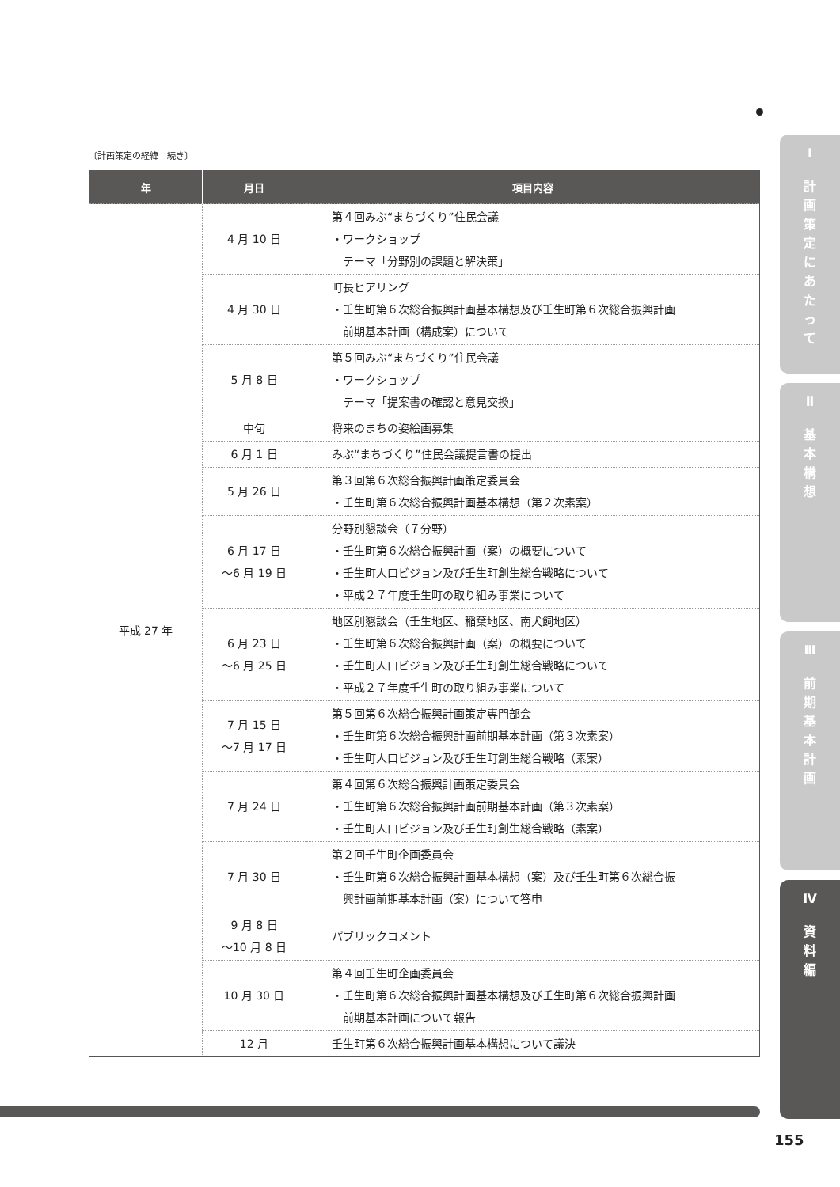〔計画策定の経緯　続き〕
| 年 | 月日 | 項目内容 |
| --- | --- | --- |
| 平成 27 年 | 4 月 10 日 | 第４回みぶ“まちづくり”住民会議 ・ワークショップ テーマ「分野別の課題と解決策」 |
| | 4 月 30 日 | 町長ヒアリング ・壬生町第６次総合振興計画基本構想及び壬生町第６次総合振興計画 前期基本計画（構成案）について |
| | 5 月 8 日 | 第５回みぶ“まちづくり”住民会議 ・ワークショップ テーマ「提案書の確認と意見交換」 |
| | 中旬 | 将来のまちの姿絵画募集 |
| | 6 月 1 日 | みぶ“まちづくり”住民会議提言書の提出 |
| | 5 月 26 日 | 第３回第６次総合振興計画策定委員会 ・壬生町第６次総合振興計画基本構想（第２次素案） |
| | 6 月 17 日 ～6 月 19 日 | 分野別懇談会（７分野） ・壬生町第６次総合振興計画（案）の概要について ・壬生町人口ビジョン及び壬生町創生総合戦略について ・平成２７年度壬生町の取り組み事業について |
| | 6 月 23 日 ～6 月 25 日 | 地区別懇談会（壬生地区、稲葉地区、南犬飼地区） ・壬生町第６次総合振興計画（案）の概要について ・壬生町人口ビジョン及び壬生町創生総合戦略について ・平成２７年度壬生町の取り組み事業について |
| | 7 月 15 日 ～7 月 17 日 | 第５回第６次総合振興計画策定専門部会 ・壬生町第６次総合振興計画前期基本計画（第３次素案） ・壬生町人口ビジョン及び壬生町創生総合戦略（素案） |
| | 7 月 24 日 | 第４回第６次総合振興計画策定委員会 ・壬生町第６次総合振興計画前期基本計画（第３次素案） ・壬生町人口ビジョン及び壬生町創生総合戦略（素案） |
| | 7 月 30 日 | 第２回壬生町企画委員会 ・壬生町第６次総合振興計画基本構想（案）及び壬生町第６次総合振 興計画前期基本計画（案）について答申 |
| | 9 月 8 日 ～10 月 8 日 | パブリックコメント |
| | 10 月 30 日 | 第４回壬生町企画委員会 ・壬生町第６次総合振興計画基本構想及び壬生町第６次総合振興計画 前期基本計画について報告 |
| | 12 月 | 壬生町第６次総合振興計画基本構想について議決 |
Ⅰ
計
画
策
定
に
あ
た
っ
て
Ⅱ
基
本
構
想
Ⅲ
前
期
基
本
計
画
Ⅳ
資
料
編
155